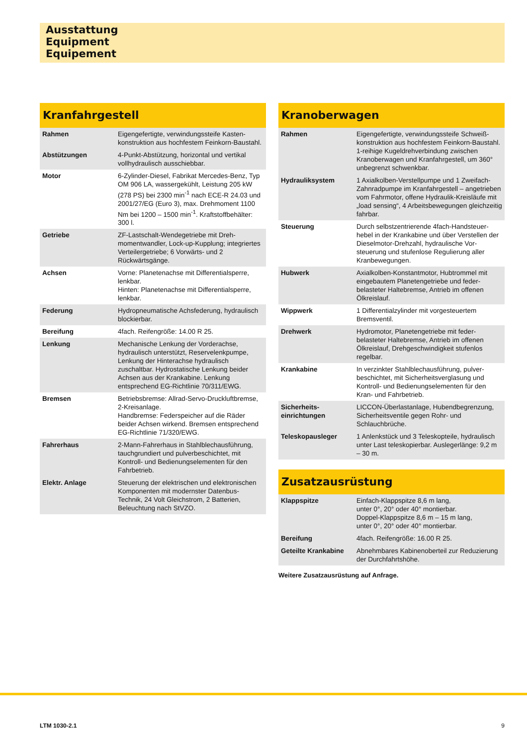Ausstattung
Equipment
Equipement
Kranfahrgestell
| Rahmen | Eigengefertigte, verwindungssteife Kasten­konstruktion aus hochfestem Feinkorn-Baustahl. |
| Abstützungen | 4-Punkt-Abstützung, horizontal und vertikal vollhydraulisch ausschiebbar. |
| Motor | 6-Zylinder-Diesel, Fabrikat Mercedes-Benz, Typ OM 906 LA, wassergekühlt, Leistung 205 kW (278 PS) bei 2300 min<sup>-1</sup> nach ECE-R 24.03 und 2001/27/EG (Euro 3), max. Dreh­moment 1100 Nm bei 1200 – 1500 min<sup>-1</sup>. Kraftstoffbehälter: 300 l. |
| Getriebe | ZF-Lastschalt-Wendegetriebe mit Dreh­momentwandler, Lock-up-Kupplung; inte­griertes Verteilergetriebe; 6 Vorwärts- und 2 Rückwärtsgänge. |
| Achsen | Vorne: Planetenachse mit Differentialsperre, lenkbar. Hinten: Planetenachse mit Differentialsperre, lenkbar. |
| Federung | Hydropneumatische Achsfederung, hydraulisch blockierbar. |
| Bereifung | 4fach. Reifengröße: 14.00 R 25. |
| Lenkung | Mechanische Lenkung der Vorderachse, hydraulisch unterstützt, Reservelenkpum­pe, Lenkung der Hinterachse hydraulisch zuschaltbar. Hydrostatische Lenkung beider Achsen aus der Krankabine. Lenkung entsprechend EG-Richtlinie 70/311/EWG. |
| Bremsen | Betriebsbremse: Allrad-Servo-Druckluft­bremse, 2-Kreisanlage. Handbremse: Federspeicher auf die Räder beider Achsen wirkend. Bremsen ent­sprechend EG-Richtlinie 71/320/EWG. |
| Fahrerhaus | 2-Mann-Fahrerhaus in Stahlblechausfüh­rung, tauchgrundiert und pulverbeschichtet, mit Kontroll- und Bedienungselementen für den Fahrbetrieb. |
| Elektr. Anlage | Steuerung der elektrischen und elektro­nischen Komponenten mit modernster Datenbus-Technik, 24 Volt Gleichstrom, 2 Batterien, Beleuchtung nach StVZO. |
Kranoberwagen
| Rahmen | Eigengefertigte, verwindungssteife Schweiß­konstruktion aus hochfestem Feinkorn-Baustahl. 1-reihige Kugeldrehverbindung zwischen Kranoberwagen und Kranfahr­gestell, um 360° unbegrenzt schwenkbar. |
| Hydrauliksystem | 1 Axialkolben-Verstellpumpe und 1 Zwei­fach-Zahnradpumpe im Kranfahrgestell – an­getrieben vom Fahrmotor, offene Hydraulik-Kreisläufe mit „load sensing“, 4 Arbeits­bewegungen gleichzeitig fahrbar. |
| Steuerung | Durch selbstzentrierende 4fach-Handsteuer­hebel in der Krankabine und über Verstellen der Dieselmotor-Drehzahl, hydraulische Vor­steuerung und stufenlose Regulierung aller Kranbewegungen. |
| Hubwerk | Axialkolben-Konstantmotor, Hubtrommel mit eingebautem Planetengetriebe und feder­belasteter Haltebremse, Antrieb im offenen Ölkreislauf. |
| Wippwerk | 1 Differentialzylinder mit vorgesteuertem Bremsventil. |
| Drehwerk | Hydromotor, Planetengetriebe mit feder­belasteter Haltebremse, Antrieb im offenen Ölkreislauf, Drehgeschwindigkeit stufenlos regelbar. |
| Krankabine | In verzinkter Stahlblechausführung, pulver­beschichtet, mit Sicherheitsverglasung und Kontroll- und Bedienungselementen für den Kran- und Fahrbetrieb. |
| Sicherheits­einrichtungen | LICCON-Überlastanlage, Hubendbegren­zung, Sicherheitsventile gegen Rohr- und Schlauchbrüche. |
| Teleskopausleger | 1 Anlenkstück und 3 Teleskopteile, hydraulisch unter Last teleskopierbar. Auslegerlänge: 9,2 m – 30 m. |
Zusatzausrüstung
| Klappspitze | Einfach-Klappspitze 8,6 m lang, unter 0°, 20° oder 40° montierbar. Doppel-Klappspitze 8,6 m – 15 m lang, unter 0°, 20° oder 40° montierbar. |
| Bereifung | 4fach. Reifengröße: 16.00 R 25. |
| Geteilte Krankabine | Abnehmbares Kabinenoberteil zur Reduzierung der Durchfahrtshöhe. |
Weitere Zusatzausrüstung auf Anfrage.
LTM 1030-2.1 9